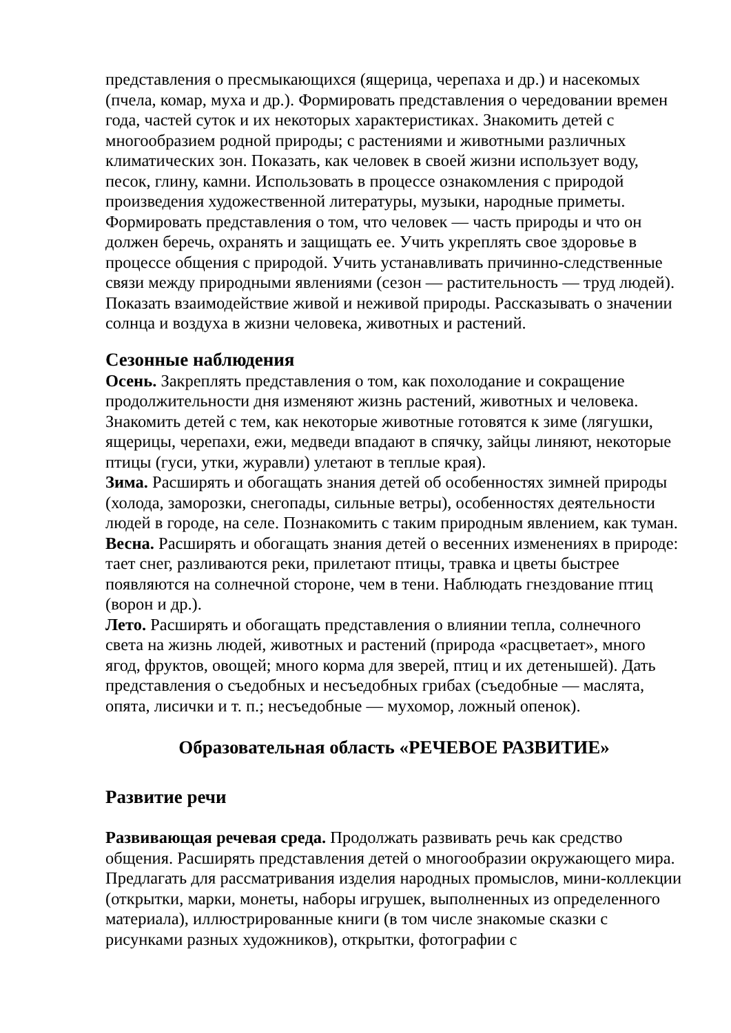представления о пресмыкающихся (ящерица, черепаха и др.) и насекомых (пчела, комар, муха и др.). Формировать представления о чередовании времен года, частей суток и их некоторых характеристиках. Знакомить детей с многообразием родной природы; с растениями и животными различных климатических зон. Показать, как человек в своей жизни использует воду, песок, глину, камни. Использовать в процессе ознакомления с природой произведения художественной литературы, музыки, народные приметы. Формировать представления о том, что человек — часть природы и что он должен беречь, охранять и защищать ее. Учить укреплять свое здоровье в процессе общения с природой. Учить устанавливать причинно-следственные связи между природными явлениями (сезон — растительность — труд людей). Показать взаимодействие живой и неживой природы. Рассказывать о значении солнца и воздуха в жизни человека, животных и растений.
Сезонные наблюдения
Осень. Закреплять представления о том, как похолодание и сокращение продолжительности дня изменяют жизнь растений, животных и человека. Знакомить детей с тем, как некоторые животные готовятся к зиме (лягушки, ящерицы, черепахи, ежи, медведи впадают в спячку, зайцы линяют, некоторые птицы (гуси, утки, журавли) улетают в теплые края).
Зима. Расширять и обогащать знания детей об особенностях зимней природы (холода, заморозки, снегопады, сильные ветры), особенностях деятельности людей в городе, на селе. Познакомить с таким природным явлением, как туман.
Весна. Расширять и обогащать знания детей о весенних изменениях в природе: тает снег, разливаются реки, прилетают птицы, травка и цветы быстрее появляются на солнечной стороне, чем в тени. Наблюдать гнездование птиц (ворон и др.).
Лето. Расширять и обогащать представления о влиянии тепла, солнечного света на жизнь людей, животных и растений (природа «расцветает», много ягод, фруктов, овощей; много корма для зверей, птиц и их детенышей). Дать представления о съедобных и несъедобных грибах (съедобные — маслята, опята, лисички и т. п.; несъедобные — мухомор, ложный опенок).
Образовательная область «РЕЧЕВОЕ РАЗВИТИЕ»
Развитие речи
Развивающая речевая среда. Продолжать развивать речь как средство общения. Расширять представления детей о многообразии окружающего мира. Предлагать для рассматривания изделия народных промыслов, мини-коллекции (открытки, марки, монеты, наборы игрушек, выполненных из определенного материала), иллюстрированные книги (в том числе знакомые сказки с рисунками разных художников), открытки, фотографии с